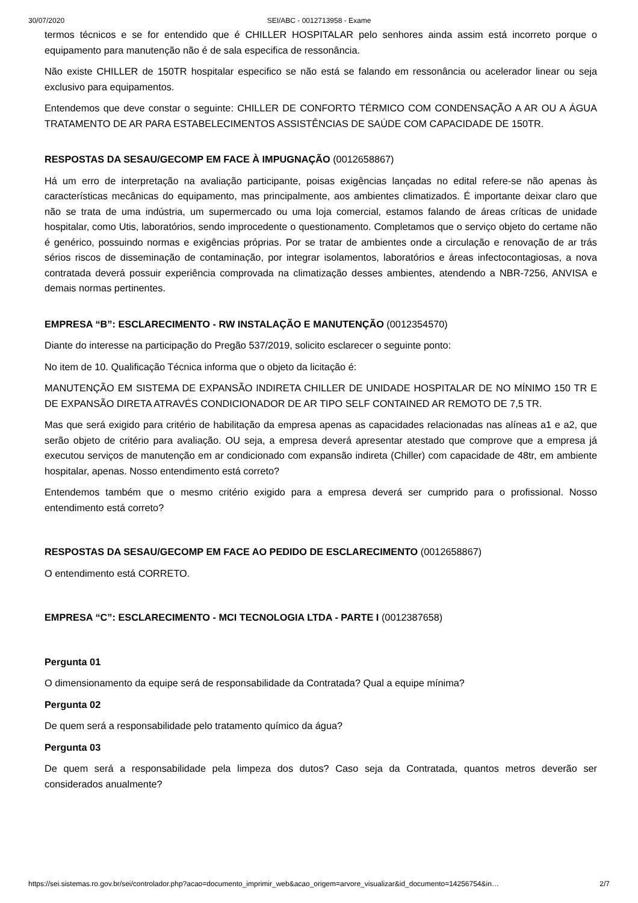30/07/2020 SEI/ABC - 0012713958 - Exame
termos técnicos e se for entendido que é CHILLER HOSPITALAR pelo senhores ainda assim está incorreto porque o equipamento para manutenção não é de sala especifica de ressonância.
Não existe CHILLER de 150TR hospitalar especifico se não está se falando em ressonância ou acelerador linear ou seja exclusivo para equipamentos.
Entendemos que deve constar o seguinte: CHILLER DE CONFORTO TÉRMICO COM CONDENSAÇÃO A AR OU A ÁGUA TRATAMENTO DE AR PARA ESTABELECIMENTOS ASSISTÊNCIAS DE SAÚDE COM CAPACIDADE DE 150TR.
RESPOSTAS DA SESAU/GECOMP EM FACE À IMPUGNAÇÃO (0012658867)
Há um erro de interpretação na avaliação participante, poisas exigências lançadas no edital refere-se não apenas às características mecânicas do equipamento, mas principalmente, aos ambientes climatizados. É importante deixar claro que não se trata de uma indústria, um supermercado ou uma loja comercial, estamos falando de áreas críticas de unidade hospitalar, como Utis, laboratórios, sendo improcedente o questionamento. Completamos que o serviço objeto do certame não é genérico, possuindo normas e exigências próprias. Por se tratar de ambientes onde a circulação e renovação de ar trás sérios riscos de disseminação de contaminação, por integrar isolamentos, laboratórios e áreas infectocontagiosas, a nova contratada deverá possuir experiência comprovada na climatização desses ambientes, atendendo a NBR-7256, ANVISA e demais normas pertinentes.
EMPRESA “B”: ESCLARECIMENTO - RW INSTALAÇÃO E MANUTENÇÃO (0012354570)
Diante do interesse na participação do Pregão 537/2019, solicito esclarecer o seguinte ponto:
No item de 10. Qualificação Técnica informa que o objeto da licitação é:
MANUTENÇÃO EM SISTEMA DE EXPANSÃO INDIRETA CHILLER DE UNIDADE HOSPITALAR DE NO MÍNIMO 150 TR E DE EXPANSÃO DIRETA ATRAVÉS CONDICIONADOR DE AR TIPO SELF CONTAINED AR REMOTO DE 7,5 TR.
Mas que será exigido para critério de habilitação da empresa apenas as capacidades relacionadas nas alíneas a1 e a2, que serão objeto de critério para avaliação. OU seja, a empresa deverá apresentar atestado que comprove que a empresa já executou serviços de manutenção em ar condicionado com expansão indireta (Chiller) com capacidade de 48tr, em ambiente hospitalar, apenas. Nosso entendimento está correto?
Entendemos também que o mesmo critério exigido para a empresa deverá ser cumprido para o profissional. Nosso entendimento está correto?
RESPOSTAS DA SESAU/GECOMP EM FACE AO PEDIDO DE ESCLARECIMENTO (0012658867)
O entendimento está CORRETO.
EMPRESA “C”: ESCLARECIMENTO - MCI TECNOLOGIA LTDA - PARTE I (0012387658)
Pergunta 01
O dimensionamento da equipe será de responsabilidade da Contratada? Qual a equipe mínima?
Pergunta 02
De quem será a responsabilidade pelo tratamento químico da água?
Pergunta 03
De quem será a responsabilidade pela limpeza dos dutos? Caso seja da Contratada, quantos metros deverão ser considerados anualmente?
https://sei.sistemas.ro.gov.br/sei/controlador.php?acao=documento_imprimir_web&acao_origem=arvore_visualizar&id_documento=14256754&in… 2/7